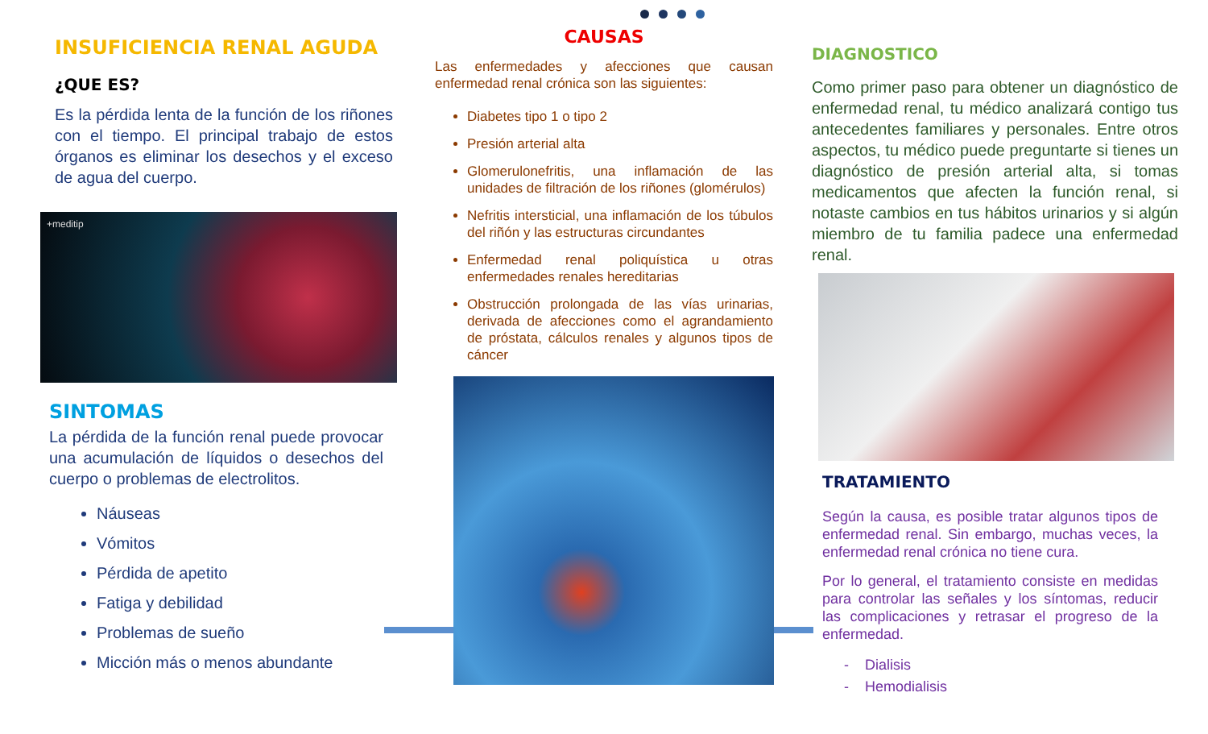INSUFICIENCIA RENAL AGUDA
¿QUE ES?
Es la pérdida lenta de la función de los riñones con el tiempo. El principal trabajo de estos órganos es eliminar los desechos y el exceso de agua del cuerpo.
+meditip
SINTOMAS
La pérdida de la función renal puede provocar una acumulación de líquidos o desechos del cuerpo o problemas de electrolitos.
Náuseas
Vómitos
Pérdida de apetito
Fatiga y debilidad
Problemas de sueño
Micción más o menos abundante
CAUSAS
Las enfermedades y afecciones que causan enfermedad renal crónica son las siguientes:
Diabetes tipo 1 o tipo 2
Presión arterial alta
Glomerulonefritis, una inflamación de las unidades de filtración de los riñones (glomérulos)
Nefritis intersticial, una inflamación de los túbulos del riñón y las estructuras circundantes
Enfermedad renal poliquística u otras enfermedades renales hereditarias
Obstrucción prolongada de las vías urinarias, derivada de afecciones como el agrandamiento de próstata, cálculos renales y algunos tipos de cáncer
DIAGNOSTICO
Como primer paso para obtener un diagnóstico de enfermedad renal, tu médico analizará contigo tus antecedentes familiares y personales. Entre otros aspectos, tu médico puede preguntarte si tienes un diagnóstico de presión arterial alta, si tomas medicamentos que afecten la función renal, si notaste cambios en tus hábitos urinarios y si algún miembro de tu familia padece una enfermedad renal.
TRATAMIENTO
Según la causa, es posible tratar algunos tipos de enfermedad renal. Sin embargo, muchas veces, la enfermedad renal crónica no tiene cura.
Por lo general, el tratamiento consiste en medidas para controlar las señales y los síntomas, reducir las complicaciones y retrasar el progreso de la enfermedad.
- Dialisis
- Hemodialisis